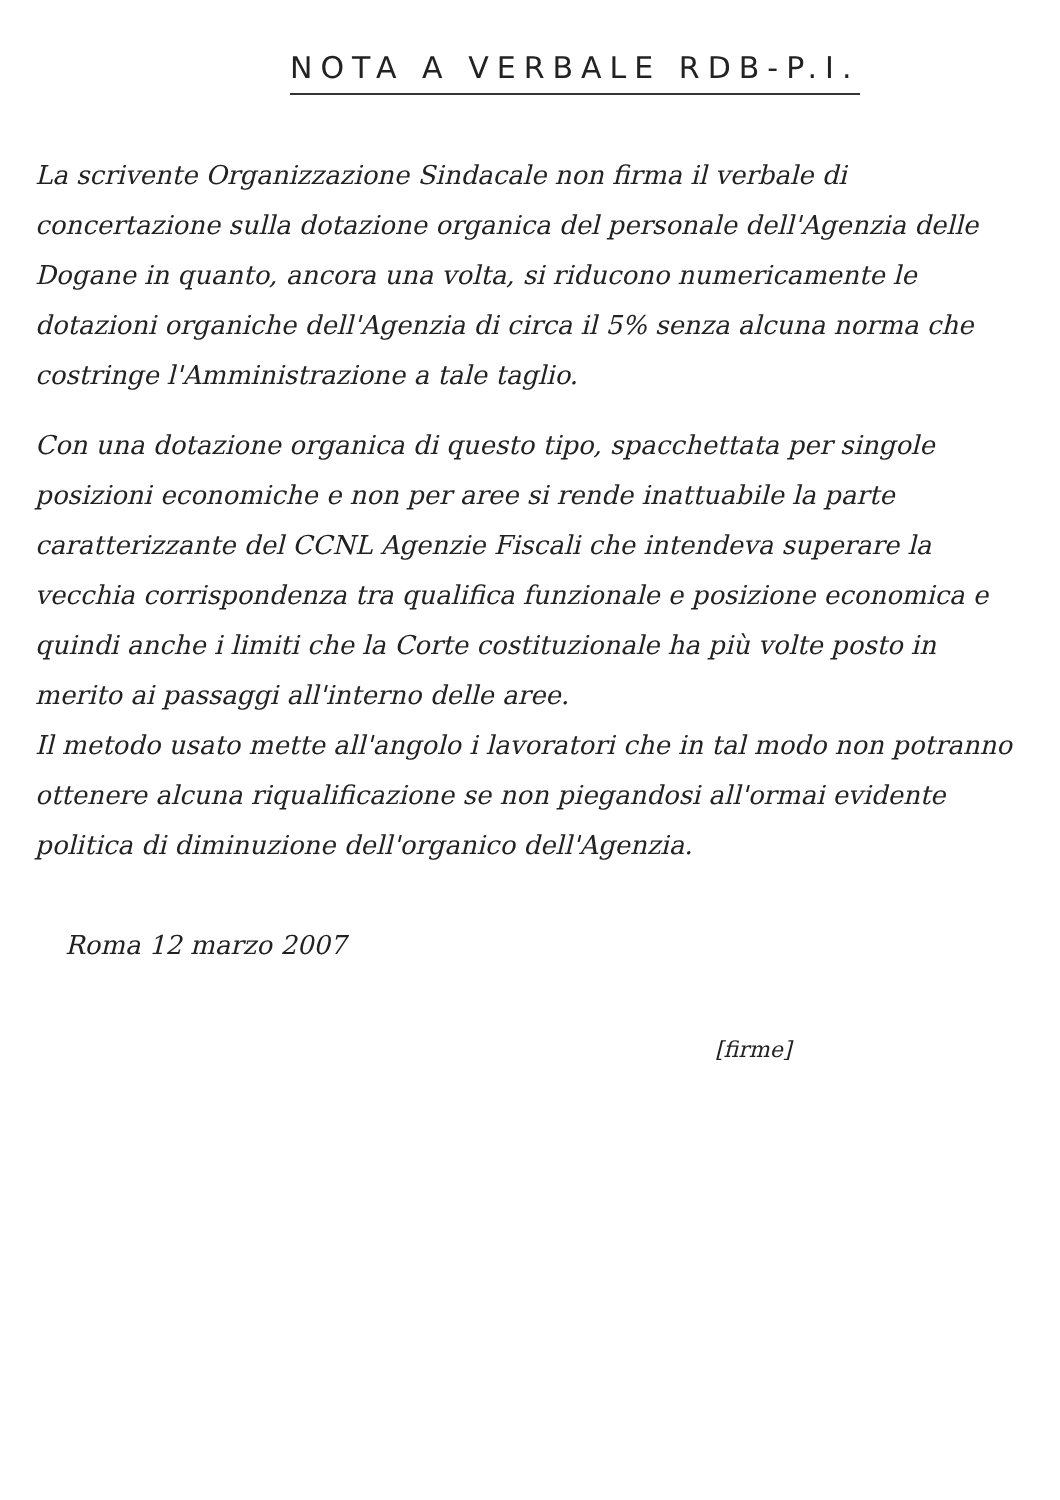NOTA A VERBALE RDB-P.I.
La scrivente Organizzazione Sindacale non firma il verbale di concertazione sulla dotazione organica del personale dell'Agenzia delle Dogane in quanto, ancora una volta, si riducono numericamente le dotazioni organiche dell'Agenzia di circa il 5% senza alcuna norma che costringe l'Amministrazione a tale taglio.
Con una dotazione organica di questo tipo, spacchettata per singole posizioni economiche e non per aree si rende inattuabile la parte caratterizzante del CCNL Agenzie Fiscali che intendeva superare la vecchia corrispondenza tra qualifica funzionale e posizione economica e quindi anche i limiti che la Corte costituzionale ha più volte posto in merito ai passaggi all'interno delle aree.
Il metodo usato mette all'angolo i lavoratori che in tal modo non potranno ottenere alcuna riqualificazione se non piegandosi all'ormai evidente politica di diminuzione dell'organico dell'Agenzia.
Roma 12 marzo 2007
[firme]